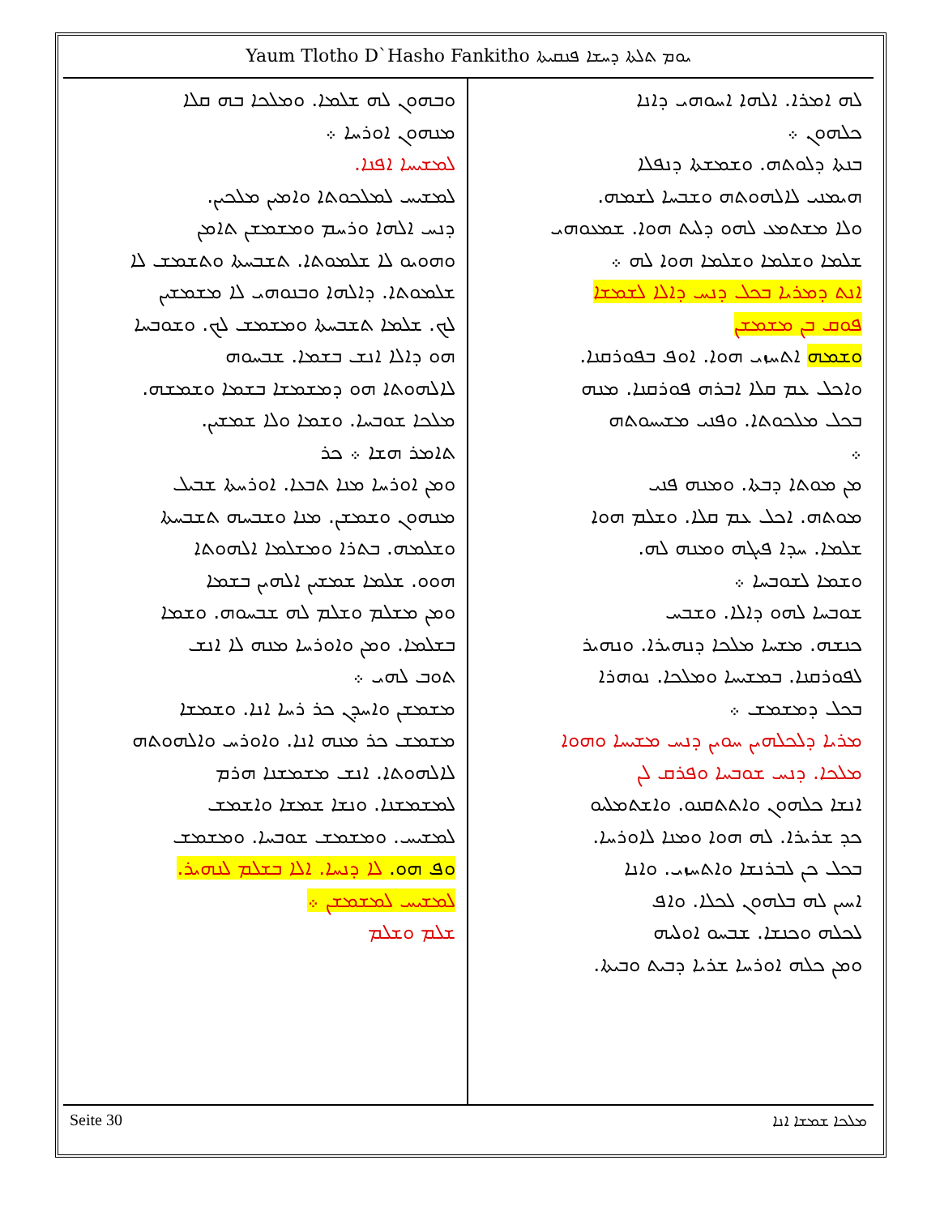Yaum Tlotho D`Hasho Fankitho ܝܘܡ ܬܠܬܐ ܕܚܫܐ ܦܢܩܝܬܐ
ܠܗ ܐܡܪܐ. ܐܠܗܐ ܐܚܘܗܝ ܕܐܢܐ
ܟܠܗܘܢ ܀
ܒܢܬܐ ܕܠܘܬܗ. ܘܫܡܫܬܐ ܕܢܦܠܐ
ܗܝܡܢܝ ܠܐܠܗܘܬܗ ܘܫܒܚܐ ܠܫܡܗ.
ܘܠܐ ܡܫܬܡܥ ܠܗܘ ܕܠܝܬ ܗܘܐ. ܫܡܥܘܗܝ
ܫܠܡܐ ܘܫܠܡܐ ܘܫܠܡܐ ܗܘܐ ܠܗ ܀
ܐܢܬ ܕܡܪܝܐ ܒܟܠ ܕܢܚ ܕܐܠܐ ܠܫܡܫܐ
ܦܘܩ ܒܢ ܡܫܡܫܢ
ܘܫܡܗ ܐܬܚܙܝ ܗܘܐ. ܐܘܦ ܒܦܘܪܩܢܐ.
ܘܐܟܠ ܥܡ ܩܠܐ ܐܒܪܗ ܦܘܪܩܢܐ. ܡܢܗ
ܒܟܠ ܡܠܟܘܬܐ. ܘܦܢܝ ܡܫܝܚܘܬܗ
܀
ܡܢ ܡܘܬܐ ܕܒܬܐ. ܘܡܢܗ ܦܢܝ
ܡܘܬܗ. ܐܟܠ ܥܡ ܩܠܐ. ܘܫܠܡ ܗܘܐ
ܫܠܡܐ. ܚܕܐ ܦܝܓܗ ܘܡܢܗ ܠܗ.
ܘܫܡܐ ܠܫܘܒܚܐ ܀
ܫܘܒܚܐ ܠܗܘ ܕܐܠܐ. ܘܫܒܚ
ܟܢܫܗ. ܡܫܚܐ ܡܠܟܐ ܕܢܗܝܪܐ. ܘܢܗܝܪ
ܠܦܘܪܩܢܐ. ܒܡܫܝܚܐ ܘܡܠܟܐ. ܢܘܗܪܐ
ܒܟܠ ܕܡܫܡܫ ܀
ܡܪܝܐ ܕܠܟܠܗܝܢ ܚܘܝܢ ܕܢܚ ܡܫܝܚܐ ܘܗܘܐ
ܡܠܟܐ. ܕܢܚ ܫܘܒܚܐ ܘܦܪܩ ܠܢ
ܐܢܫܐ ܟܠܗܘܢ ܘܐܬܬܩܢܘ. ܘܐܫܬܡܠܝܘ
ܟܕ ܫܪܝܪܐ. ܠܗ ܗܘܐ ܘܡܢܐ ܠܐܘܪܚܐ.
ܒܟܠ ܟܢ ܠܒܪܢܫܐ ܘܐܬܚܙܝ. ܘܐܢܐ
ܐܚܝܢ ܠܗ ܒܠܗܘܢ ܠܟܠܐ. ܘܐܦ
ܠܟܠܗ ܘܟܢܫܐ. ܫܒܚܘ ܐܘܠܝܗ
ܘܡܢ ܟܠܗ ܐܘܪܚܐ ܫܪܝܐ ܕܒܝܬ ܘܒܝܬܐ.
ܘܒܗܘܢ ܠܗ ܫܠܡܐ. ܘܡܠܟܐ ܒܗ ܩܠܐ
ܡܢܗܘܢ ܐܘܪܚܐ ܀
ܠܡܫܝܚܐ ܐܦܢܐ.
ܠܡܫܝܚ ܠܡܠܟܘܬܐ ܘܐܡܝܢ ܡܠܟܝܢ.
ܕܢܚ ܐܠܗܐ ܘܪܚܡ ܘܡܫܡܫܢ ܬܐܡܢ
ܘܗܘܝܘ ܠܐ ܫܠܡܘܬܐ. ܬܫܒܚܬܐ ܘܬܫܡܫ ܠܐ
ܫܠܡܘܬܐ. ܕܐܠܗܐ ܘܒܢܘܗܝ ܠܐ ܡܫܡܫܝܢ
ܠܟ. ܫܠܡܐ ܬܫܒܚܬܐ ܘܡܫܡܫ ܠܟ. ܘܫܘܒܚܐ
ܗܘ ܕܐܠܐ ܐܢܫ ܒܫܡܐ. ܫܒܚܘܗ
ܠܐܠܗܘܬܐ ܗܘ ܕܡܫܡܫܐ ܒܫܡܐ ܘܫܡܫܗ.
ܡܠܟܐ ܫܘܒܚܐ. ܘܫܡܐ ܘܠܐ ܫܡܫܝܢ.
ܬܐܡܪ ܗܫܐ ܀ ܟܪ
ܘܡܢ ܐܘܪܚܐ ܡܢܐ ܬܒܥܐ. ܐܘܪܚܬܐ ܫܒܝܠ
ܡܢܗܘܢ ܘܫܡܫܢ. ܡܢܐ ܘܫܒܚܗ ܬܫܒܚܬܐ
ܘܫܠܡܗ. ܒܬܪܐ ܘܡܫܠܡܐ ܐܠܗܘܬܐ
ܗܘܘ. ܫܠܡܐ ܫܡܫܝܢ ܐܠܗܝܢ ܒܫܡܐ
ܘܡܢ ܡܫܠܡ ܘܫܠܡ ܠܗ ܫܒܚܘܗ. ܘܫܡܐ
ܒܫܠܡܐ. ܘܡܢ ܘܐܘܪܚܐ ܡܢܗ ܠܐ ܐܢܫ
ܬܘܒ ܠܗܝ ܀
ܡܫܡܫܢ ܘܐܚܕܢ ܟܪ ܪܚܐ ܐܢܐ. ܘܫܡܫܐ
ܡܫܡܫ ܟܪ ܡܢܗ ܐܢܐ. ܘܐܘܪܚ ܘܐܠܗܘܬܗ
ܠܐܠܗܘܬܐ. ܐܢܫ ܡܫܡܫܢܐ ܗܪܡ
ܠܡܫܡܫܢܐ. ܘܢܫܐ ܫܡܫܐ ܘܐܫܡܫ
ܠܡܫܝܚ. ܘܡܫܡܫ ܫܘܒܚܐ. ܘܡܫܡܫ
ܘܦ ܗܘ. ܠܐ ܕܢܚܐ. ܐܠܐ ܒܫܠܡ ܠܢܗܝܪ.
ܠܡܫܝܚ ܠܡܫܡܫܢ ܀
ܫܠܡ ܘܫܠܡ
Seite 30 ܡܠܟܐ ܫܡܫܐ ܐܢܐ